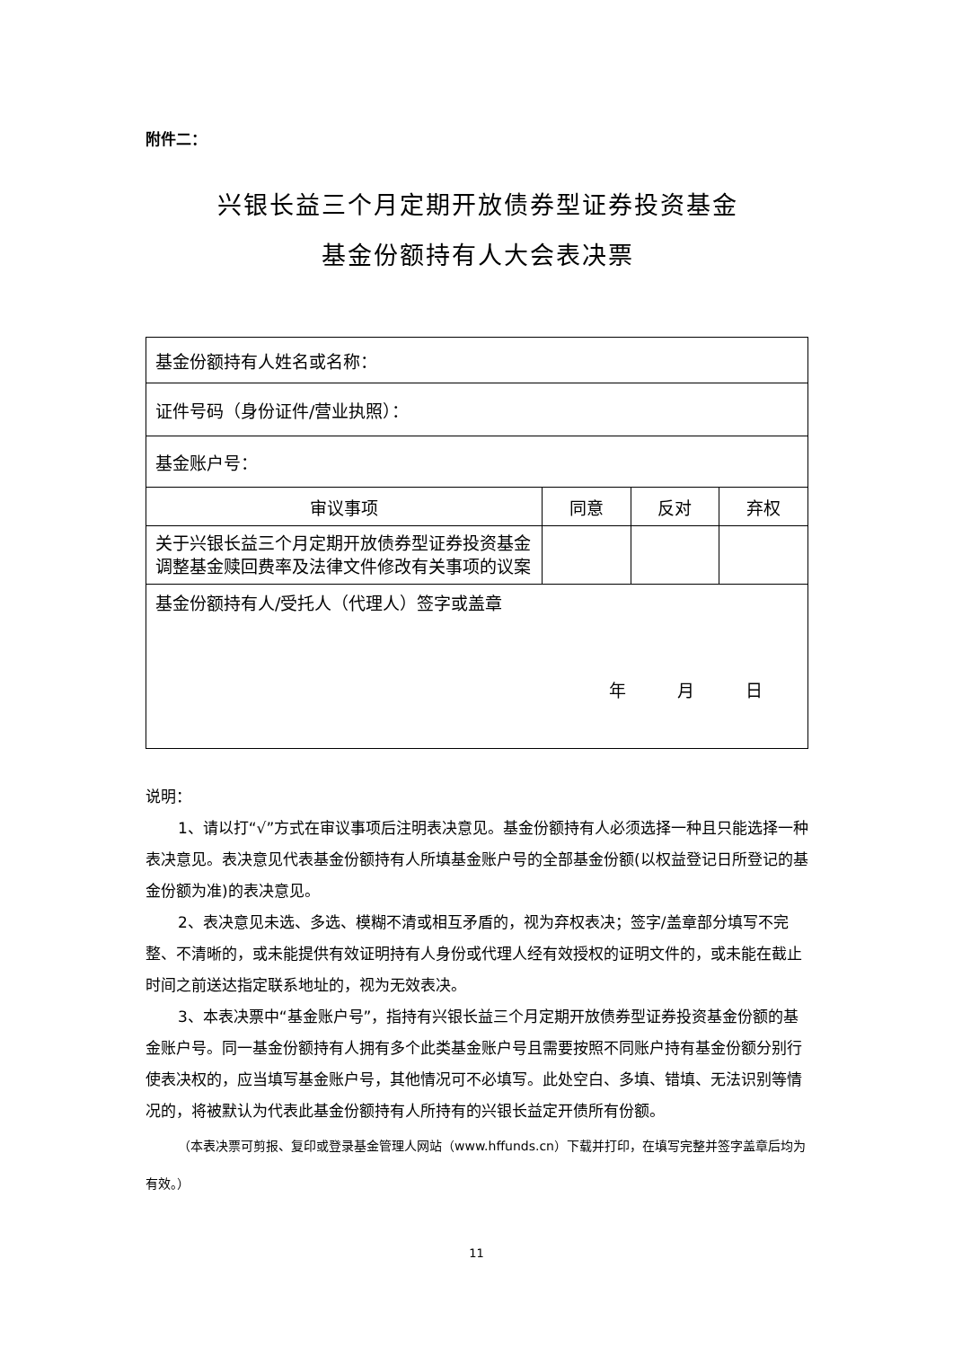附件二：
兴银长益三个月定期开放债券型证券投资基金
基金份额持有人大会表决票
| 基金份额持有人姓名或名称： | | | |
| 证件号码（身份证件/营业执照）： | | | |
| 基金账户号： | | | |
| 审议事项 | 同意 | 反对 | 弃权 |
| 关于兴银长益三个月定期开放债券型证券投资基金调整基金赎回费率及法律文件修改有关事项的议案 | | | |
| 基金份额持有人/受托人（代理人）签字或盖章 年 月 日 | | | |
说明：
1、请以打“√”方式在审议事项后注明表决意见。基金份额持有人必须选择一种且只能选择一种表决意见。表决意见代表基金份额持有人所填基金账户号的全部基金份额(以权益登记日所登记的基金份额为准)的表决意见。
2、表决意见未选、多选、模糊不清或相互矛盾的，视为弃权表决；签字/盖章部分填写不完整、不清晰的，或未能提供有效证明持有人身份或代理人经有效授权的证明文件的，或未能在截止时间之前送达指定联系地址的，视为无效表决。
3、本表决票中“基金账户号”，指持有兴银长益三个月定期开放债券型证券投资基金份额的基金账户号。同一基金份额持有人拥有多个此类基金账户号且需要按照不同账户持有基金份额分别行使表决权的，应当填写基金账户号，其他情况可不必填写。此处空白、多填、错填、无法识别等情况的，将被默认为代表此基金份额持有人所持有的兴银长益定开债所有份额。
（本表决票可剪报、复印或登录基金管理人网站（www.hffunds.cn）下载并打印，在填写完整并签字盖章后均为有效。）
11